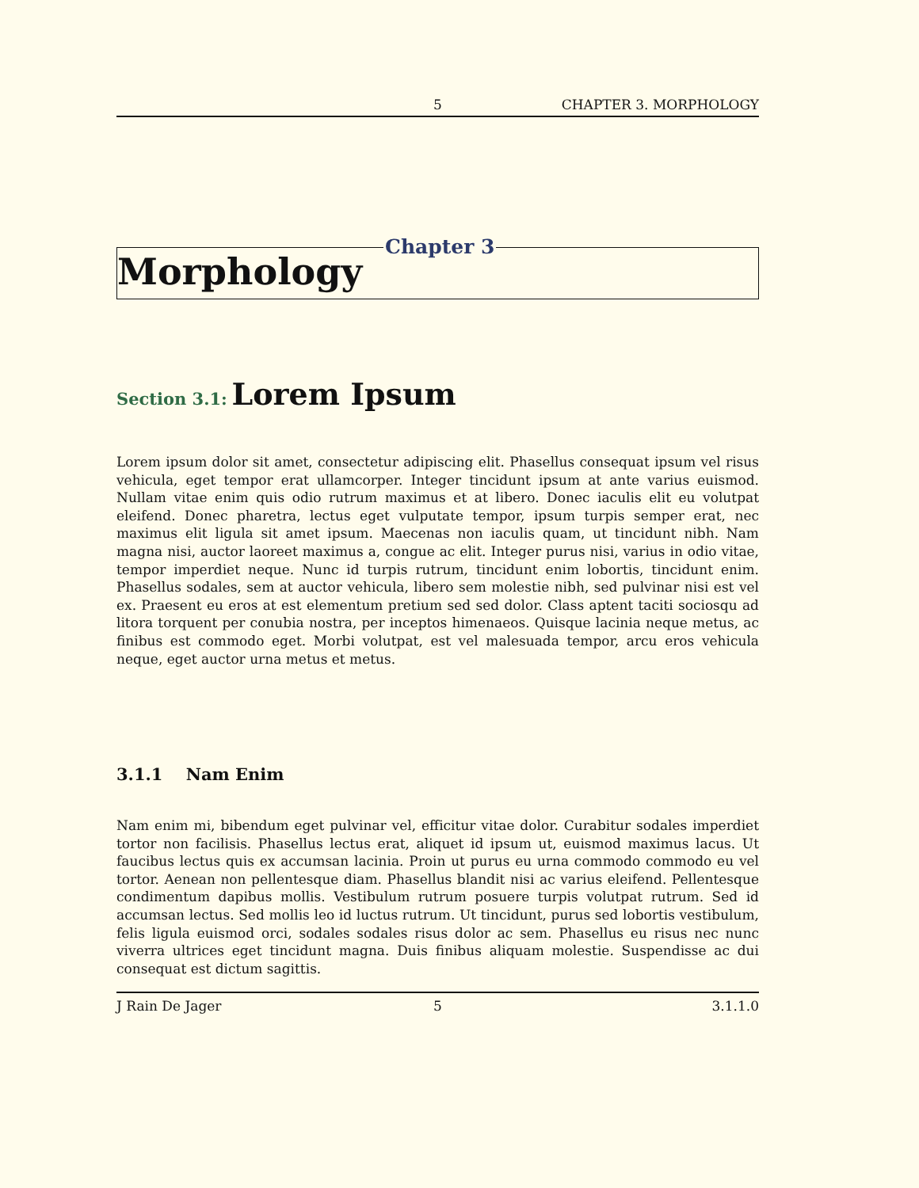5 CHAPTER 3. MORPHOLOGY
Chapter 3
Morphology
Section 3.1: Lorem Ipsum
Lorem ipsum dolor sit amet, consectetur adipiscing elit. Phasellus consequat ipsum vel risus vehicula, eget tempor erat ullamcorper. Integer tincidunt ipsum at ante varius euismod. Nullam vitae enim quis odio rutrum maximus et at libero. Donec iaculis elit eu volutpat eleifend. Donec pharetra, lectus eget vulputate tempor, ipsum turpis semper erat, nec maximus elit ligula sit amet ipsum. Maecenas non iaculis quam, ut tincidunt nibh. Nam magna nisi, auctor laoreet maximus a, congue ac elit. Integer purus nisi, varius in odio vitae, tempor imperdiet neque. Nunc id turpis rutrum, tincidunt enim lobortis, tincidunt enim. Phasellus sodales, sem at auctor vehicula, libero sem molestie nibh, sed pulvinar nisi est vel ex. Praesent eu eros at est elementum pretium sed sed dolor. Class aptent taciti sociosqu ad litora torquent per conubia nostra, per inceptos himenaeos. Quisque lacinia neque metus, ac finibus est commodo eget. Morbi volutpat, est vel malesuada tempor, arcu eros vehicula neque, eget auctor urna metus et metus.
3.1.1 Nam Enim
Nam enim mi, bibendum eget pulvinar vel, efficitur vitae dolor. Curabitur sodales imperdiet tortor non facilisis. Phasellus lectus erat, aliquet id ipsum ut, euismod maximus lacus. Ut faucibus lectus quis ex accumsan lacinia. Proin ut purus eu urna commodo commodo eu vel tortor. Aenean non pellentesque diam. Phasellus blandit nisi ac varius eleifend. Pellentesque condimentum dapibus mollis. Vestibulum rutrum posuere turpis volutpat rutrum. Sed id accumsan lectus. Sed mollis leo id luctus rutrum. Ut tincidunt, purus sed lobortis vestibulum, felis ligula euismod orci, sodales sodales risus dolor ac sem. Phasellus eu risus nec nunc viverra ultrices eget tincidunt magna. Duis finibus aliquam molestie. Suspendisse ac dui consequat est dictum sagittis.
J Rain De Jager 5 3.1.1.0